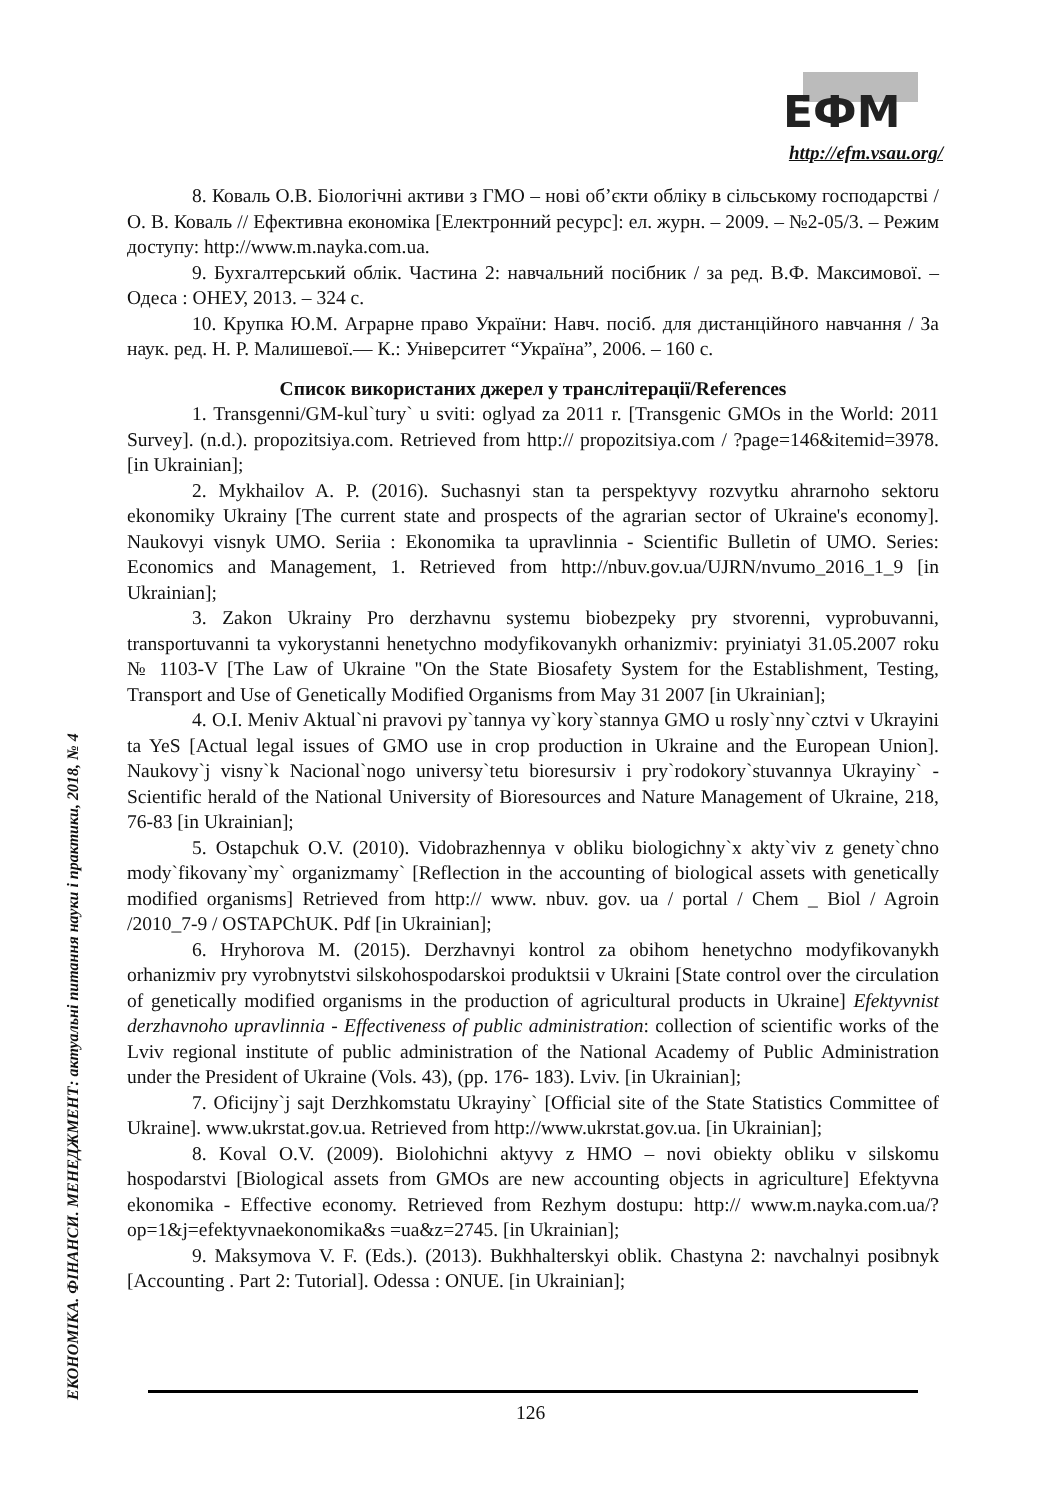ЕФМ
http://efm.vsau.org/
ЕКОНОМІКА. ФІНАНСИ. МЕНЕДЖМЕНТ: актуальні питання науки і практики, 2018, № 4
8. Коваль О.В. Біологічні активи з ГМО – нові об’єкти обліку в сільському господарстві /О. В. Коваль // Ефективна економіка [Електронний ресурс]: ел. журн. – 2009. – №2-05/3. – Режим доступу: http://www.m.nayka.com.ua.
9. Бухгалтерський облік. Частина 2: навчальний посібник / за ред. В.Ф. Максимової. – Одеса : ОНЕУ, 2013. – 324 с.
10. Крупка Ю.М. Аграрне право України: Навч. посіб. для дистанційного навчання / За наук. ред. Н. Р. Малишевої.— К.: Університет “Україна”, 2006. – 160 с.
Список використаних джерел у транслітерації/References
1. Transgenni/GM-kul`tury` u sviti: oglyad za 2011 r. [Transgenic GMOs in the World: 2011 Survey]. (n.d.). propozitsiya.com. Retrieved from http:// propozitsiya.com / ?page=146&itemid=3978. [in Ukrainian];
2. Mykhailov A. P. (2016). Suchasnyi stan ta perspektyvy rozvytku ahrarnoho sektoru ekonomiky Ukrainy [The current state and prospects of the agrarian sector of Ukraine's economy]. Naukovyi visnyk UMO. Seriia : Ekonomika ta upravlinnia - Scientific Bulletin of UMO. Series: Economics and Management, 1. Retrieved from http://nbuv.gov.ua/UJRN/nvumo_2016_1_9 [in Ukrainian];
3. Zakon Ukrainy Pro derzhavnu systemu biobezpeky pry stvorenni, vyprobuvanni, transportuvanni ta vykorystanni henetychno modyfikovanykh orhanizmiv: pryiniatyi 31.05.2007 roku № 1103-V [The Law of Ukraine "On the State Biosafety System for the Establishment, Testing, Transport and Use of Genetically Modified Organisms from May 31 2007 [in Ukrainian];
4. O.I. Meniv Aktual`ni pravovi py`tannya vy`kory`stannya GMO u rosly`nny`cztvi v Ukrayini ta YeS [Actual legal issues of GMO use in crop production in Ukraine and the European Union]. Naukovy`j visny`k Nacional`nogo universy`tetu bioresursiv i pry`rodokory`stuvannya Ukrayiny` - Scientific herald of the National University of Bioresources and Nature Management of Ukraine, 218, 76-83 [in Ukrainian];
5. Ostapchuk O.V. (2010). Vidobrazhennya v obliku biologichny`x akty`viv z genety`chno mody`fikovany`my` organizmamy` [Reflection in the accounting of biological assets with genetically modified organisms] Retrieved from http:// www. nbuv. gov. ua / portal / Chem _ Biol / Agroin /2010_7-9 / OSTAPChUK. Pdf [in Ukrainian];
6. Hryhorova M. (2015). Derzhavnyi kontrol za obihom henetychno modyfikovanykh orhanizmiv pry vyrobnytstvi silskohospodarskoi produktsii v Ukraini [State control over the circulation of genetically modified organisms in the production of agricultural products in Ukraine] Efektyvnist derzhavnoho upravlinnia - Effectiveness of public administration: collection of scientific works of the Lviv regional institute of public administration of the National Academy of Public Administration under the President of Ukraine (Vols. 43), (pp. 176- 183). Lviv. [in Ukrainian];
7. Oficijny`j sajt Derzhkomstatu Ukrayiny` [Official site of the State Statistics Committee of Ukraine]. www.ukrstat.gov.ua. Retrieved from http://www.ukrstat.gov.ua. [in Ukrainian];
8. Koval O.V. (2009). Biolohichni aktyvy z HMO – novi obiekty obliku v silskomu hospodarstvi [Biological assets from GMOs are new accounting objects in agriculture] Efektyvna ekonomika - Effective economy. Retrieved from Rezhym dostupu: http:// www.m.nayka.com.ua/?op=1&j=efektyvnaekonomika&s =ua&z=2745. [in Ukrainian];
9. Maksymova V. F. (Eds.). (2013). Bukhhalterskyi oblik. Chastyna 2: navchalnyi posibnyk [Accounting . Part 2: Tutorial]. Odessa : ONUE. [in Ukrainian];
126